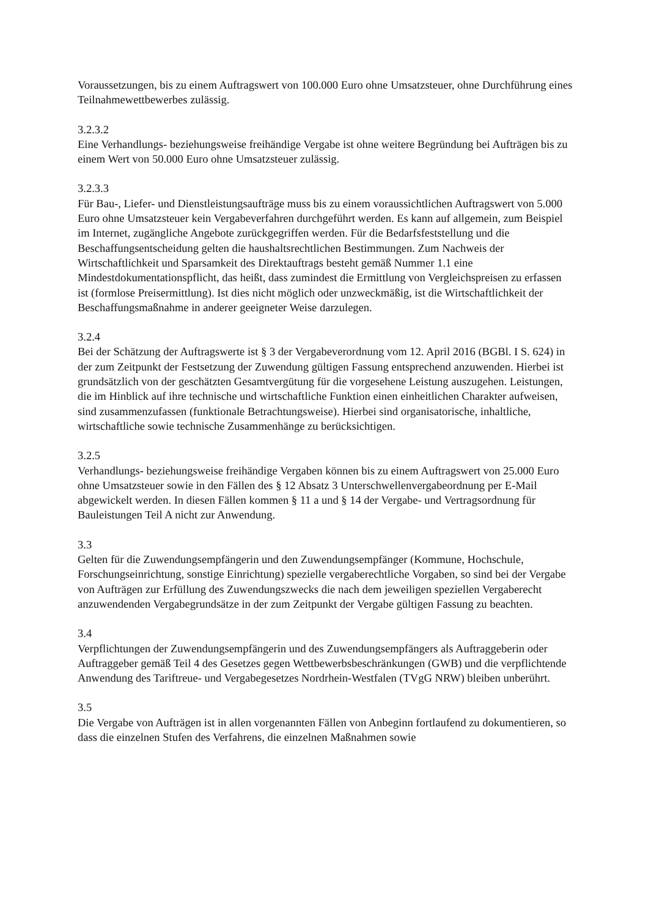Voraussetzungen, bis zu einem Auftragswert von 100.000 Euro ohne Umsatzsteuer, ohne Durchführung eines Teilnahmewettbewerbes zulässig.
3.2.3.2
Eine Verhandlungs- beziehungsweise freihändige Vergabe ist ohne weitere Begründung bei Aufträgen bis zu einem Wert von 50.000 Euro ohne Umsatzsteuer zulässig.
3.2.3.3
Für Bau-, Liefer- und Dienstleistungsaufträge muss bis zu einem voraussichtlichen Auftragswert von 5.000 Euro ohne Umsatzsteuer kein Vergabeverfahren durchgeführt werden. Es kann auf allgemein, zum Beispiel im Internet, zugängliche Angebote zurückgegriffen werden. Für die Bedarfsfeststellung und die Beschaffungsentscheidung gelten die haushaltsrechtlichen Bestimmungen. Zum Nachweis der Wirtschaftlichkeit und Sparsamkeit des Direktauftrags besteht gemäß Nummer 1.1 eine Mindestdokumentationspflicht, das heißt, dass zumindest die Ermittlung von Vergleichspreisen zu erfassen ist (formlose Preisermittlung). Ist dies nicht möglich oder unzweckmäßig, ist die Wirtschaftlichkeit der Beschaffungsmaßnahme in anderer geeigneter Weise darzulegen.
3.2.4
Bei der Schätzung der Auftragswerte ist § 3 der Vergabeverordnung vom 12. April 2016 (BGBl. I S. 624) in der zum Zeitpunkt der Festsetzung der Zuwendung gültigen Fassung entsprechend anzuwenden. Hierbei ist grundsätzlich von der geschätzten Gesamtvergütung für die vorgesehene Leistung auszugehen. Leistungen, die im Hinblick auf ihre technische und wirtschaftliche Funktion einen einheitlichen Charakter aufweisen, sind zusammenzufassen (funktionale Betrachtungsweise). Hierbei sind organisatorische, inhaltliche, wirtschaftliche sowie technische Zusammenhänge zu berücksichtigen.
3.2.5
Verhandlungs- beziehungsweise freihändige Vergaben können bis zu einem Auftragswert von 25.000 Euro ohne Umsatzsteuer sowie in den Fällen des § 12 Absatz 3 Unterschwellenvergabeordnung per E-Mail abgewickelt werden. In diesen Fällen kommen § 11 a und § 14 der Vergabe- und Vertragsordnung für Bauleistungen Teil A nicht zur Anwendung.
3.3
Gelten für die Zuwendungsempfängerin und den Zuwendungsempfänger (Kommune, Hochschule, Forschungseinrichtung, sonstige Einrichtung) spezielle vergaberechtliche Vorgaben, so sind bei der Vergabe von Aufträgen zur Erfüllung des Zuwendungszwecks die nach dem jeweiligen speziellen Vergaberecht anzuwendenden Vergabegrundsätze in der zum Zeitpunkt der Vergabe gültigen Fassung zu beachten.
3.4
Verpflichtungen der Zuwendungsempfängerin und des Zuwendungsempfängers als Auftraggeberin oder Auftraggeber gemäß Teil 4 des Gesetzes gegen Wettbewerbsbeschränkungen (GWB) und die verpflichtende Anwendung des Tariftreue- und Vergabegesetzes Nordrhein-Westfalen (TVgG NRW) bleiben unberührt.
3.5
Die Vergabe von Aufträgen ist in allen vorgenannten Fällen von Anbeginn fortlaufend zu dokumentieren, so dass die einzelnen Stufen des Verfahrens, die einzelnen Maßnahmen sowie